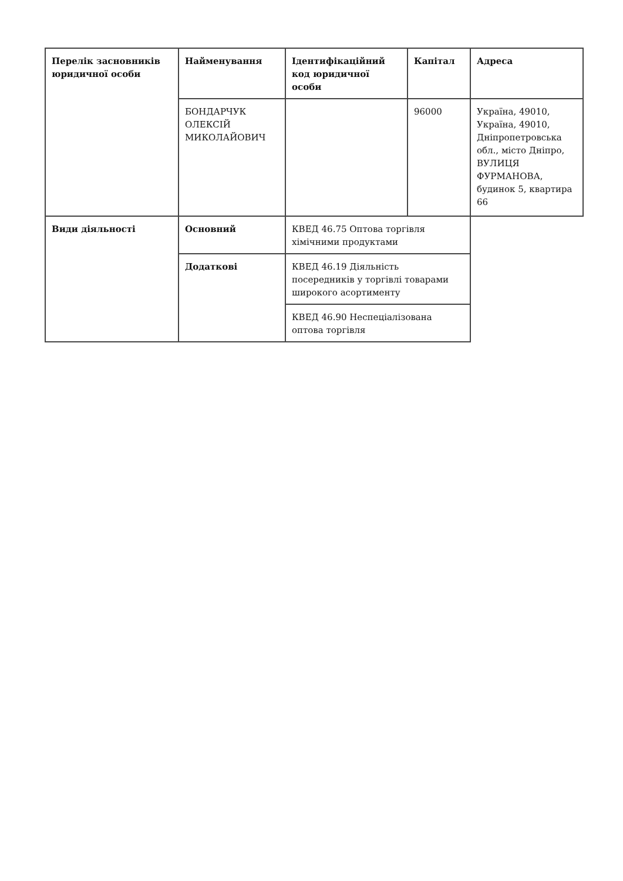| Перелік засновників юридичної особи | Найменування | Ідентифікаційний код юридичної особи | Капітал | Адреса |
| --- | --- | --- | --- | --- |
| | БОНДАРЧУК ОЛЕКСІЙ МИКОЛАЙОВИЧ | | 96000 | Україна, 49010, Україна, 49010, Дніпропетровська обл., місто Дніпро, ВУЛИЦЯ ФУРМАНОВА, будинок 5, квартира 66 |
| Види діяльності | Основний | КВЕД 46.75 Оптова торгівля хімічними продуктами | | |
| | Додаткові | КВЕД 46.19 Діяльність посередників у торгівлі товарами широкого асортименту | | |
| | | КВЕД 46.90 Неспеціалізована оптова торгівля | | |